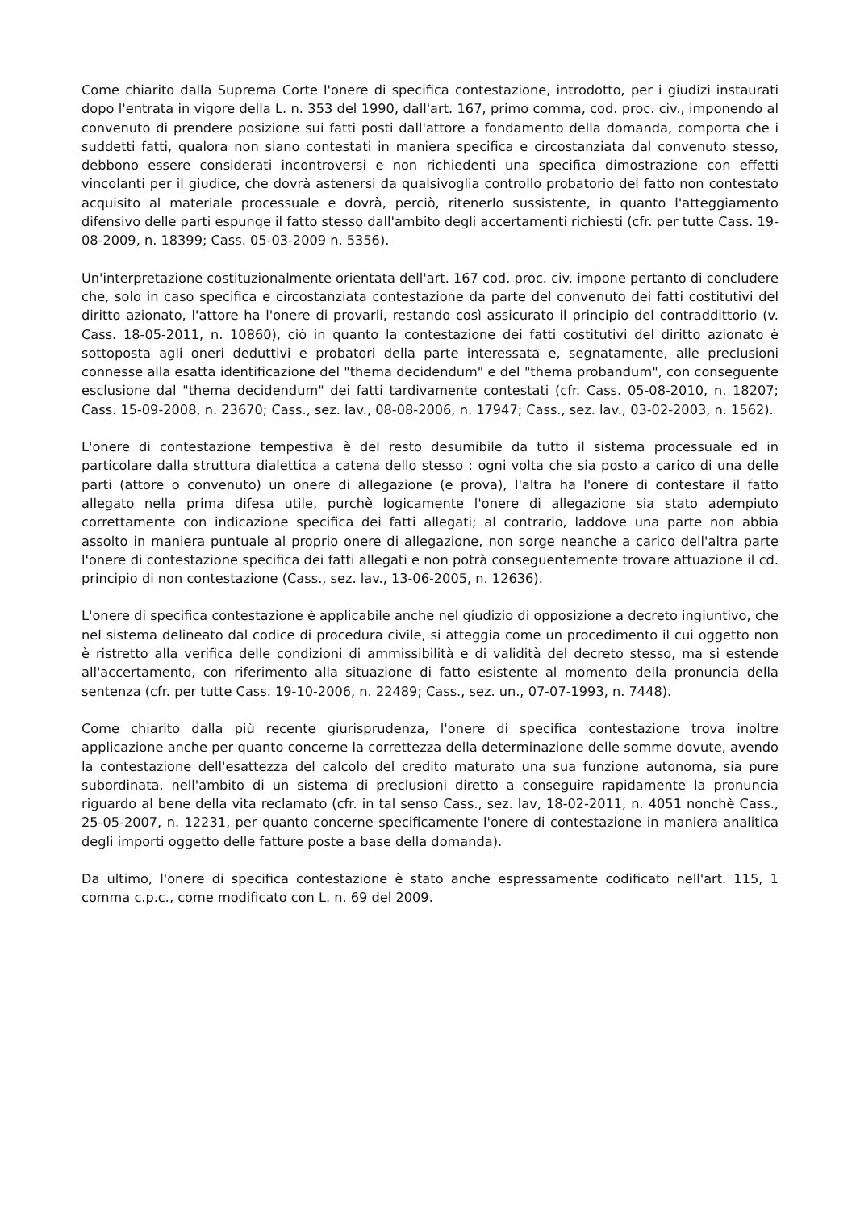Come chiarito dalla Suprema Corte l'onere di specifica contestazione, introdotto, per i giudizi instaurati dopo l'entrata in vigore della L. n. 353 del 1990, dall'art. 167, primo comma, cod. proc. civ., imponendo al convenuto di prendere posizione sui fatti posti dall'attore a fondamento della domanda, comporta che i suddetti fatti, qualora non siano contestati in maniera specifica e circostanziata dal convenuto stesso, debbono essere considerati incontroversi e non richiedenti una specifica dimostrazione con effetti vincolanti per il giudice, che dovrà astenersi da qualsivoglia controllo probatorio del fatto non contestato acquisito al materiale processuale e dovrà, perciò, ritenerlo sussistente, in quanto l'atteggiamento difensivo delle parti espunge il fatto stesso dall'ambito degli accertamenti richiesti (cfr. per tutte Cass. 19-08-2009, n. 18399; Cass. 05-03-2009 n. 5356).
Un'interpretazione costituzionalmente orientata dell'art. 167 cod. proc. civ. impone pertanto di concludere che, solo in caso specifica e circostanziata contestazione da parte del convenuto dei fatti costitutivi del diritto azionato, l'attore ha l'onere di provarli, restando così assicurato il principio del contraddittorio (v. Cass. 18-05-2011, n. 10860), ciò in quanto la contestazione dei fatti costitutivi del diritto azionato è sottoposta agli oneri deduttivi e probatori della parte interessata e, segnatamente, alle preclusioni connesse alla esatta identificazione del "thema decidendum" e del "thema probandum", con conseguente esclusione dal "thema decidendum" dei fatti tardivamente contestati (cfr. Cass. 05-08-2010, n. 18207; Cass. 15-09-2008, n. 23670; Cass., sez. lav., 08-08-2006, n. 17947; Cass., sez. lav., 03-02-2003, n. 1562).
L'onere di contestazione tempestiva è del resto desumibile da tutto il sistema processuale ed in particolare dalla struttura dialettica a catena dello stesso : ogni volta che sia posto a carico di una delle parti (attore o convenuto) un onere di allegazione (e prova), l'altra ha l'onere di contestare il fatto allegato nella prima difesa utile, purchè logicamente l'onere di allegazione sia stato adempiuto correttamente con indicazione specifica dei fatti allegati; al contrario, laddove una parte non abbia assolto in maniera puntuale al proprio onere di allegazione, non sorge neanche a carico dell'altra parte l'onere di contestazione specifica dei fatti allegati e non potrà conseguentemente trovare attuazione il cd. principio di non contestazione (Cass., sez. lav., 13-06-2005, n. 12636).
L'onere di specifica contestazione è applicabile anche nel giudizio di opposizione a decreto ingiuntivo, che nel sistema delineato dal codice di procedura civile, si atteggia come un procedimento il cui oggetto non è ristretto alla verifica delle condizioni di ammissibilità e di validità del decreto stesso, ma si estende all'accertamento, con riferimento alla situazione di fatto esistente al momento della pronuncia della sentenza (cfr. per tutte Cass. 19-10-2006, n. 22489; Cass., sez. un., 07-07-1993, n. 7448).
Come chiarito dalla più recente giurisprudenza, l'onere di specifica contestazione trova inoltre applicazione anche per quanto concerne la correttezza della determinazione delle somme dovute, avendo la contestazione dell'esattezza del calcolo del credito maturato una sua funzione autonoma, sia pure subordinata, nell'ambito di un sistema di preclusioni diretto a conseguire rapidamente la pronuncia riguardo al bene della vita reclamato (cfr. in tal senso Cass., sez. lav, 18-02-2011, n. 4051 nonchè Cass., 25-05-2007, n. 12231, per quanto concerne specificamente l'onere di contestazione in maniera analitica degli importi oggetto delle fatture poste a base della domanda).
Da ultimo, l'onere di specifica contestazione è stato anche espressamente codificato nell'art. 115, 1 comma c.p.c., come modificato con L. n. 69 del 2009.